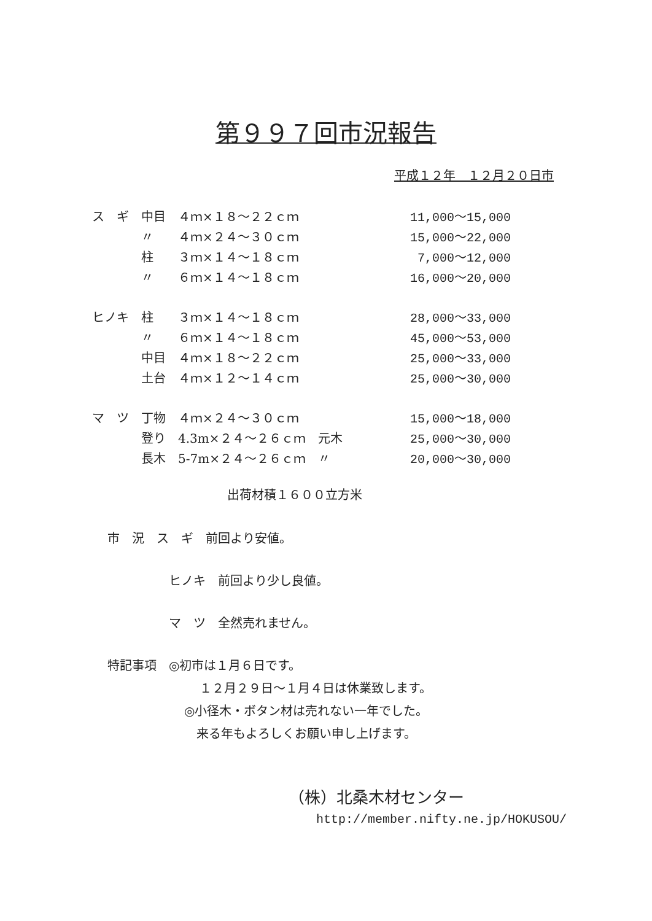第９９７回市況報告
平成１２年　１２月２０日市
| ス ギ | 中目 | ４ｍ×１８～２２ｃｍ | | 11,000～15,000 |
| | 〃 | ４ｍ×２４～３０ｃｍ | | 15,000～22,000 |
| | 柱 | ３ｍ×１４～１８ｃｍ | | 7,000～12,000 |
| | 〃 | ６ｍ×１４～１８ｃｍ | | 16,000～20,000 |
| ヒノキ | 柱 | ３ｍ×１４～１８ｃｍ | | 28,000～33,000 |
| | 〃 | ６ｍ×１４～１８ｃｍ | | 45,000～53,000 |
| | 中目 | ４ｍ×１８～２２ｃｍ | | 25,000～33,000 |
| | 土台 | ４ｍ×１２～１４ｃｍ | | 25,000～30,000 |
| マ ツ | 丁物 | ４ｍ×２４～３０ｃｍ | | 15,000～18,000 |
| | 登り | 4.3m×２４～２６ｃｍ | 元木 | 25,000～30,000 |
| | 長木 | 5-7m×２４～２６ｃｍ | 〃 | 20,000～30,000 |
出荷材積１６００立方米
市　況　ス　ギ　前回より安値。
ヒノキ　前回より少し良値。
マ　ツ　全然売れません。
特記事項　◎初市は１月６日です。
１２月２９日～１月４日は休業致します。
◎小径木・ボタン材は売れない一年でした。
来る年もよろしくお願い申し上げます。
（株）北桑木材センター
http://member.nifty.ne.jp/HOKUSOU/